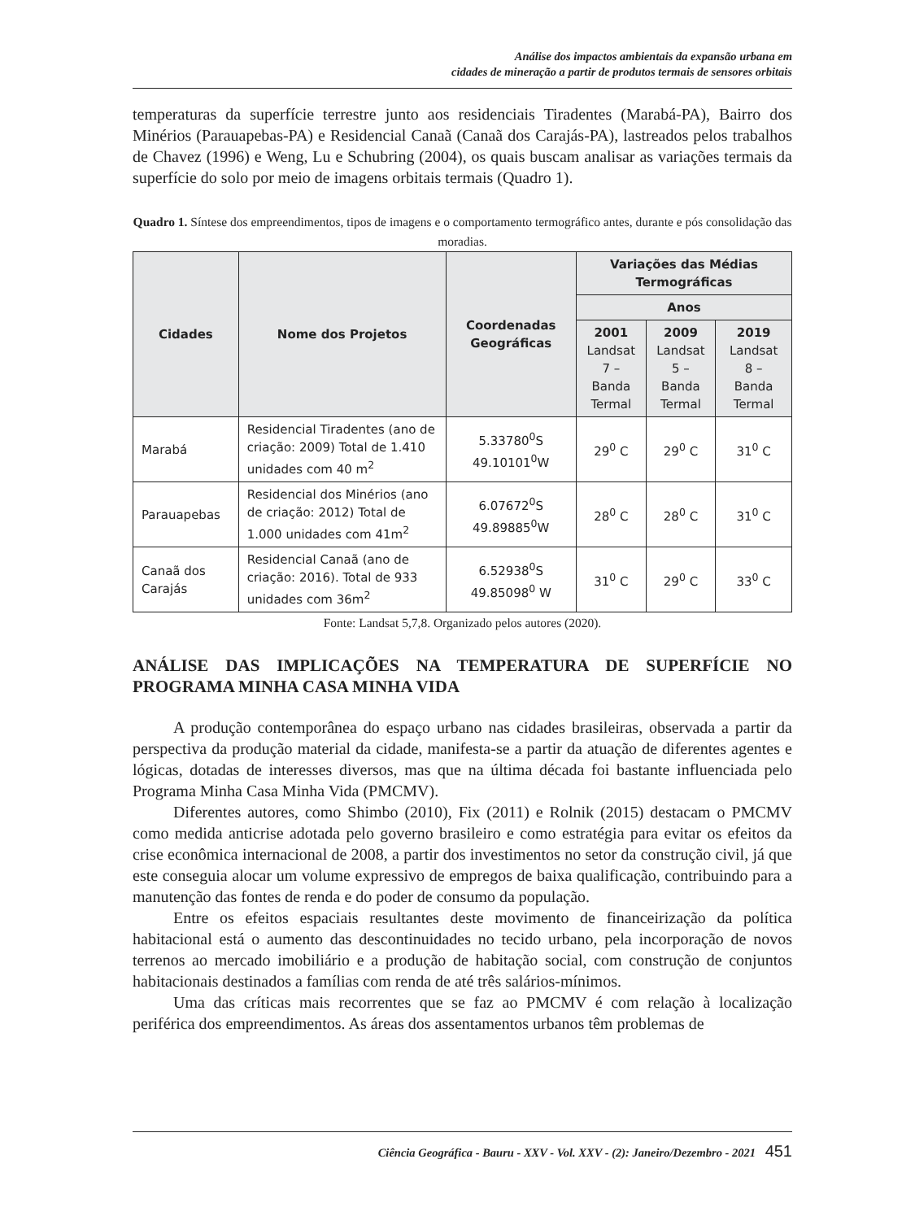Análise dos impactos ambientais da expansão urbana em
cidades de mineração a partir de produtos termais de sensores orbitais
temperaturas da superfície terrestre junto aos residenciais Tiradentes (Marabá-PA), Bairro dos Minérios (Parauapebas-PA) e Residencial Canaã (Canaã dos Carajás-PA), lastreados pelos trabalhos de Chavez (1996) e Weng, Lu e Schubring (2004), os quais buscam analisar as variações termais da superfície do solo por meio de imagens orbitais termais (Quadro 1).
Quadro 1. Síntese dos empreendimentos, tipos de imagens e o comportamento termográfico antes, durante e pós consolidação das moradias.
| Cidades | Nome dos Projetos | Coordenadas Geográficas | Variações das Médias Termográficas | | |
| --- | --- | --- | --- | --- | --- |
| | | | Anos | | |
| | | | 2001 Landsat 7 – Banda Termal | 2009 Landsat 5 – Banda Termal | 2019 Landsat 8 – Banda Termal |
| Marabá | Residencial Tiradentes (ano de criação: 2009) Total de 1.410 unidades com 40 m<sup>2</sup> | 5.33780<sup>0</sup>S 49.10101<sup>0</sup>W | 29<sup>0</sup> C | 29<sup>0</sup> C | 31<sup>0</sup> C |
| Parauapebas | Residencial dos Minérios (ano de criação: 2012) Total de 1.000 unidades com 41m<sup>2</sup> | 6.07672<sup>0</sup>S 49.89885<sup>0</sup>W | 28<sup>0</sup> C | 28<sup>0</sup> C | 31<sup>0</sup> C |
| Canaã dos Carajás | Residencial Canaã (ano de criação: 2016). Total de 933 unidades com 36m<sup>2</sup> | 6.52938<sup>0</sup>S 49.85098<sup>0</sup> W | 31<sup>0</sup> C | 29<sup>0</sup> C | 33<sup>0</sup> C |
Fonte: Landsat 5,7,8. Organizado pelos autores (2020).
ANÁLISE DAS IMPLICAÇÕES NA TEMPERATURA DE SUPERFÍCIE NO PROGRAMA MINHA CASA MINHA VIDA
A produção contemporânea do espaço urbano nas cidades brasileiras, observada a partir da perspectiva da produção material da cidade, manifesta-se a partir da atuação de diferentes agentes e lógicas, dotadas de interesses diversos, mas que na última década foi bastante influenciada pelo Programa Minha Casa Minha Vida (PMCMV).
Diferentes autores, como Shimbo (2010), Fix (2011) e Rolnik (2015) destacam o PMCMV como medida anticrise adotada pelo governo brasileiro e como estratégia para evitar os efeitos da crise econômica internacional de 2008, a partir dos investimentos no setor da construção civil, já que este conseguia alocar um volume expressivo de empregos de baixa qualificação, contribuindo para a manutenção das fontes de renda e do poder de consumo da população.
Entre os efeitos espaciais resultantes deste movimento de financeirização da política habitacional está o aumento das descontinuidades no tecido urbano, pela incorporação de novos terrenos ao mercado imobiliário e a produção de habitação social, com construção de conjuntos habitacionais destinados a famílias com renda de até três salários-mínimos.
Uma das críticas mais recorrentes que se faz ao PMCMV é com relação à localização periférica dos empreendimentos. As áreas dos assentamentos urbanos têm problemas de
Ciência Geográfica - Bauru - XXV - Vol. XXV - (2): Janeiro/Dezembro - 2021 451